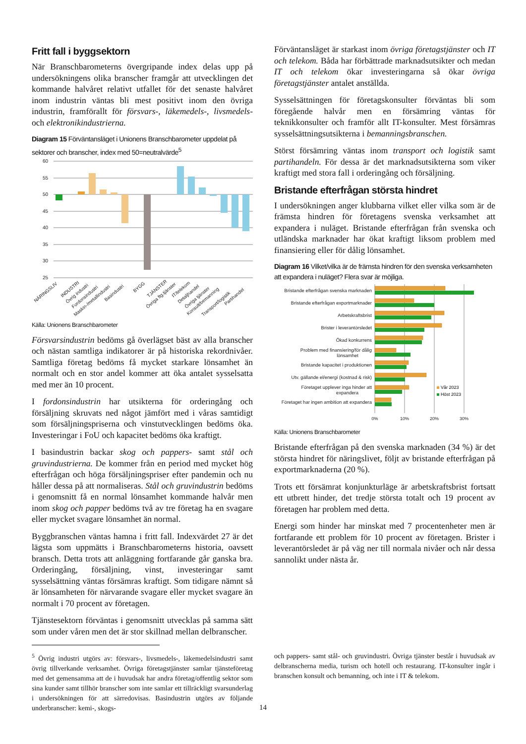Fritt fall i byggsektorn
När Branschbarometerns övergripande index delas upp på undersökningens olika branscher framgår att utvecklingen det kommande halvåret relativt utfallet för det senaste halvåret inom industrin väntas bli mest positivt inom den övriga industrin, framförallt för försvars-, läkemedels-, livsmedels- och elektronikindustrierna.
Diagram 15 Förväntansläget i Unionens Branschbarometer uppdelat på sektorer och branscher, index med 50=neutralvärde<sup>5</sup>
60
55
50
45
40
35
30
25
NÄRINGSLIV
INDUSTRI
Övrig industri
Fordonsindustri
Maskin-/metallindustri
Basindustri
BYGG
TJÄNSTER
Övriga ftg.tjänster
IT/telekom
Detaljhandel
Övriga tjänster
Konsult/bemanning
Transport/logistik
Partihandel
Källa: Unionens Branschbarometer
Försvarsindustrin bedöms gå överlägset bäst av alla branscher och nästan samtliga indikatorer är på historiska rekordnivåer. Samtliga företag bedöms få mycket starkare lönsamhet än normalt och en stor andel kommer att öka antalet sysselsatta med mer än 10 procent.
I fordonsindustrin har utsikterna för orderingång och försäljning skruvats ned något jämfört med i våras samtidigt som försäljningspriserna och vinstutvecklingen bedöms öka. Investeringar i FoU och kapacitet bedöms öka kraftigt.
I basindustrin backar skog och pappers- samt stål och gruvindustrierna. De kommer från en period med mycket hög efterfrågan och höga försäljningspriser efter pandemin och nu håller dessa på att normaliseras. Stål och gruvindustrin bedöms i genomsnitt få en normal lönsamhet kommande halvår men inom skog och papper bedöms två av tre företag ha en svagare eller mycket svagare lönsamhet än normal.
Byggbranschen väntas hamna i fritt fall. Indexvärdet 27 är det lägsta som uppmätts i Branschbarometerns historia, oavsett bransch. Detta trots att anläggning fortfarande går ganska bra. Orderingång, försäljning, vinst, investeringar samt sysselsättning väntas försämras kraftigt. Som tidigare nämnt så är lönsamheten för närvarande svagare eller mycket svagare än normalt i 70 procent av företagen.
Tjänstesektorn förväntas i genomsnitt utvecklas på samma sätt som under våren men det är stor skillnad mellan delbranscher.
Förväntansläget är starkast inom övriga företagstjänster och IT och telekom. Båda har förbättrade marknadsutsikter och medan IT och telekom ökar investeringarna så ökar övriga företagstjänster antalet anställda.
Sysselsättningen för företagskonsulter förväntas bli som föregående halvår men en försämring väntas för teknikkonsulter och framför allt IT-konsulter. Mest försämras sysselsättningsutsikterna i bemanningsbranschen.
Störst försämring väntas inom transport och logistik samt partihandeln. För dessa är det marknadsutsikterna som viker kraftigt med stora fall i orderingång och försäljning.
Bristande efterfrågan största hindret
I undersökningen anger klubbarna vilket eller vilka som är de främsta hindren för företagens svenska verksamhet att expandera i nuläget. Bristande efterfrågan från svenska och utländska marknader har ökat kraftigt liksom problem med finansiering eller för dålig lönsamhet.
Diagram 16 Vilket/vilka är de främsta hindren för den svenska verksamheten att expandera i nuläget? Flera svar är möjliga.
Bristande efterfrågan svenska marknaden
Bristande efterfrågan exportmarknader
Arbetskraftsbrist
Brister i leverantörsledet
Ökad konkurrens
Problem med finansiering/för dålig
lönsamhet
Bristande kapacitet i produktionen
Utv. gällande el/energi (kostnad & risk)
Företaget upplever inga hinder att
expandera
Företaget har ingen ambition att expandera
Vår 2023
Höst 2023
0%
10%
20%
30%
Källa: Unionens Branschbarometer
Bristande efterfrågan på den svenska marknaden (34 %) är det största hindret för näringslivet, följt av bristande efterfrågan på exportmarknaderna (20 %).
Trots ett försämrat konjunkturläge är arbetskraftsbrist fortsatt ett utbrett hinder, det tredje största totalt och 19 procent av företagen har problem med detta.
Energi som hinder har minskat med 7 procentenheter men är fortfarande ett problem för 10 procent av företagen. Brister i leverantörsledet är på väg ner till normala nivåer och når dessa sannolikt under nästa år.
<sup>5</sup> Övrig industri utgörs av: försvars-, livsmedels-, läkemedelsindustri samt övrig tillverkande verksamhet. Övriga företagstjänster samlar tjänsteföretag med det gemensamma att de i huvudsak har andra företag/offentlig sektor som sina kunder samt tillhör branscher som inte samlar ett tillräckligt svarsunderlag i undersökningen för att särredovisas. Basindustrin utgörs av följande underbranscher: kemi-, skogs-
och pappers- samt stål- och gruvindustri. Övriga tjänster består i huvudsak av delbranscherna media, turism och hotell och restaurang. IT-konsulter ingår i branschen konsult och bemanning, och inte i IT & telekom.
14